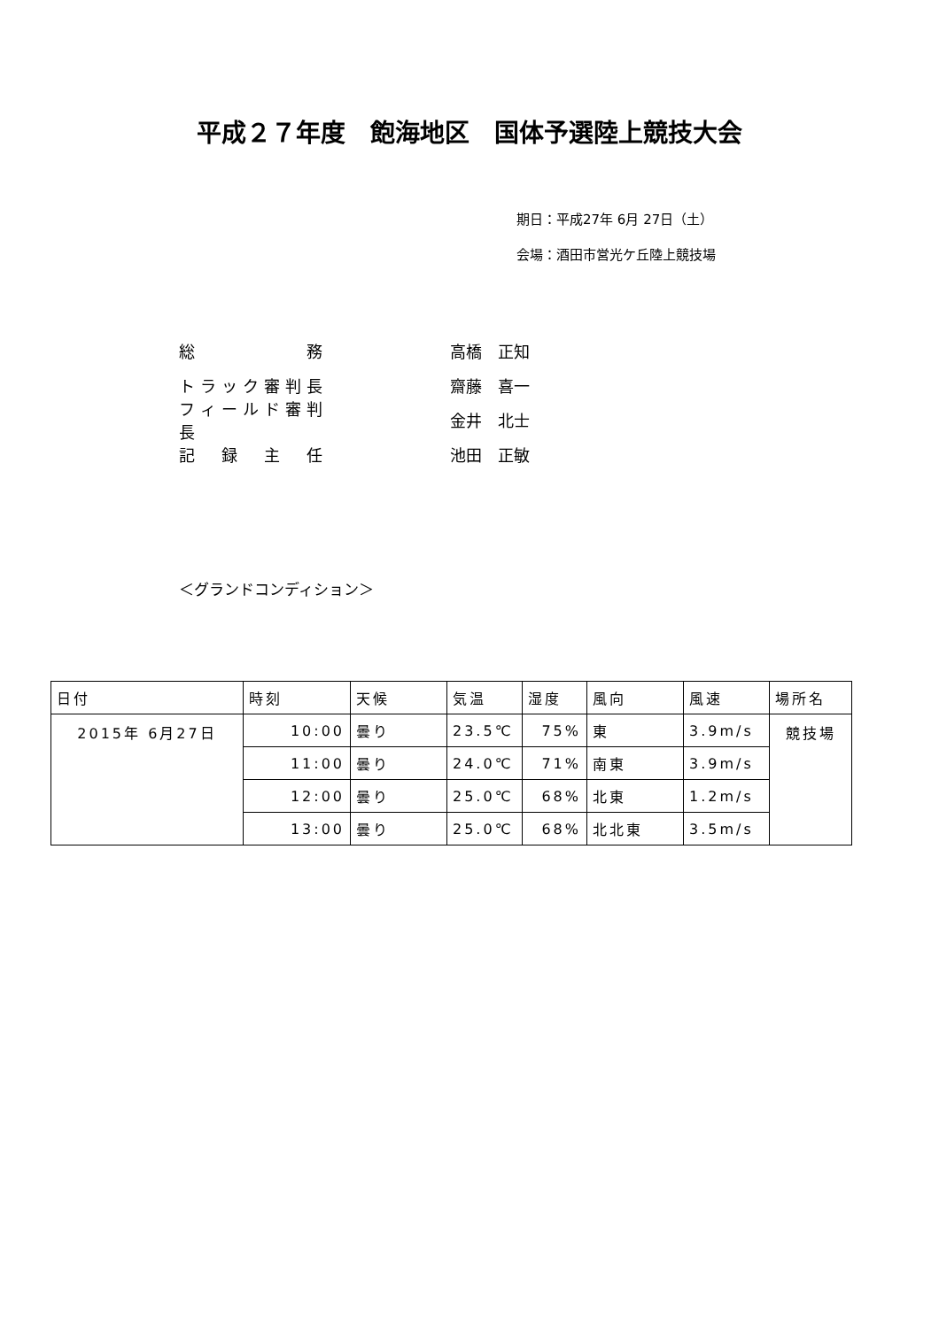平成２７年度　飽海地区　国体予選陸上競技大会
期日：平成27年 6月 27日（土）
会場：酒田市営光ケ丘陸上競技場
総　　　　　務 高橋　正知
トラック審判長 齋藤　喜一
フィールド審判長 金井　北士
記　録　主　任 池田　正敏
＜グランドコンディション＞
| 日付 | 時刻 | 天候 | 気温 | 湿度 | 風向 | 風速 | 場所名 |
| --- | --- | --- | --- | --- | --- | --- | --- |
| 2015年 6月27日 | 10:00 | 曇り | 23.5℃ | 75% | 東 | 3.9m/s | 競技場 |
| | 11:00 | 曇り | 24.0℃ | 71% | 南東 | 3.9m/s | |
| | 12:00 | 曇り | 25.0℃ | 68% | 北東 | 1.2m/s | |
| | 13:00 | 曇り | 25.0℃ | 68% | 北北東 | 3.5m/s | |